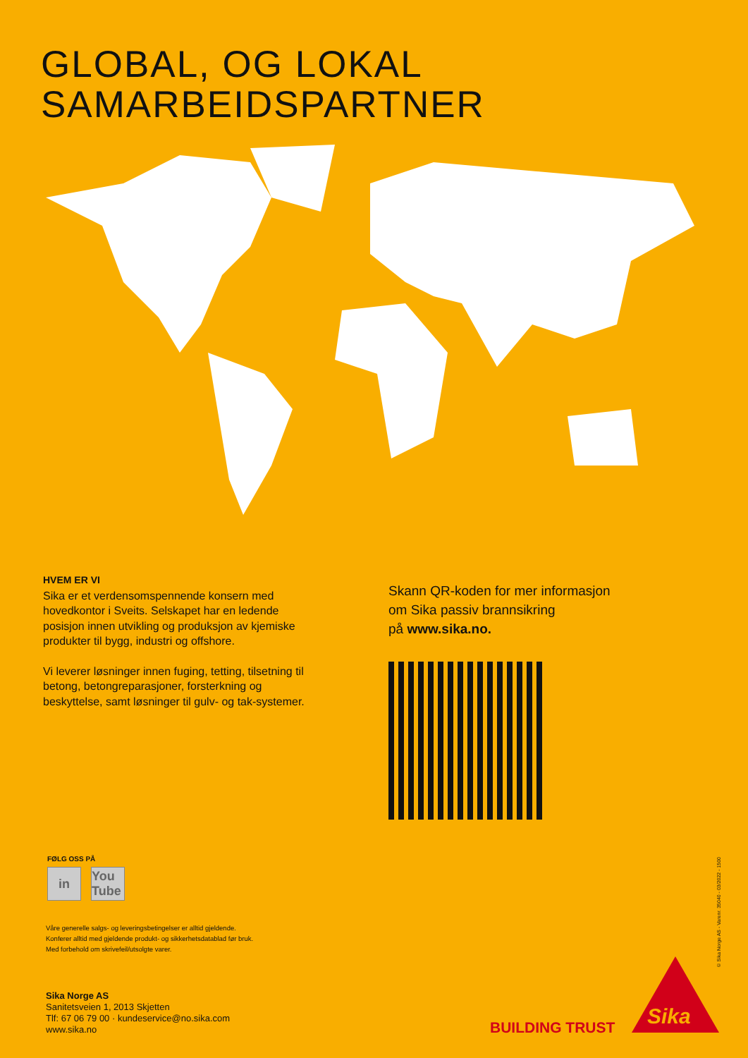GLOBAL, OG LOKAL
SAMARBEIDSPARTNER
HVEM ER VI
Sika er et verdensomspennende konsern med hovedkontor i Sveits. Selskapet har en ledende posisjon innen utvikling og produksjon av kjemiske produkter til bygg, industri og offshore.
Vi leverer løsninger innen fuging, tetting, tilsetning til betong, betongreparasjoner, forsterkning og beskyttelse, samt løsninger til gulv- og tak-systemer.
Skann QR-koden for mer informasjon
om Sika passiv brannsikring
på www.sika.no.
FØLG OSS PÅ
in You Tube
Våre generelle salgs- og leveringsbetingelser er alltid gjeldende.
Konferer alltid med gjeldende produkt- og sikkerhetsdatablad før bruk.
Med forbehold om skrivefeil/utsolgte varer.
Sika Norge AS
Sanitetsveien 1, 2013 Skjetten
Tlf: 67 06 79 00 · kundeservice@no.sika.com
www.sika.no
BUILDING TRUST
Sika
© Sika Norge AS - Varenr. 35040 - 03/2022 - 1500